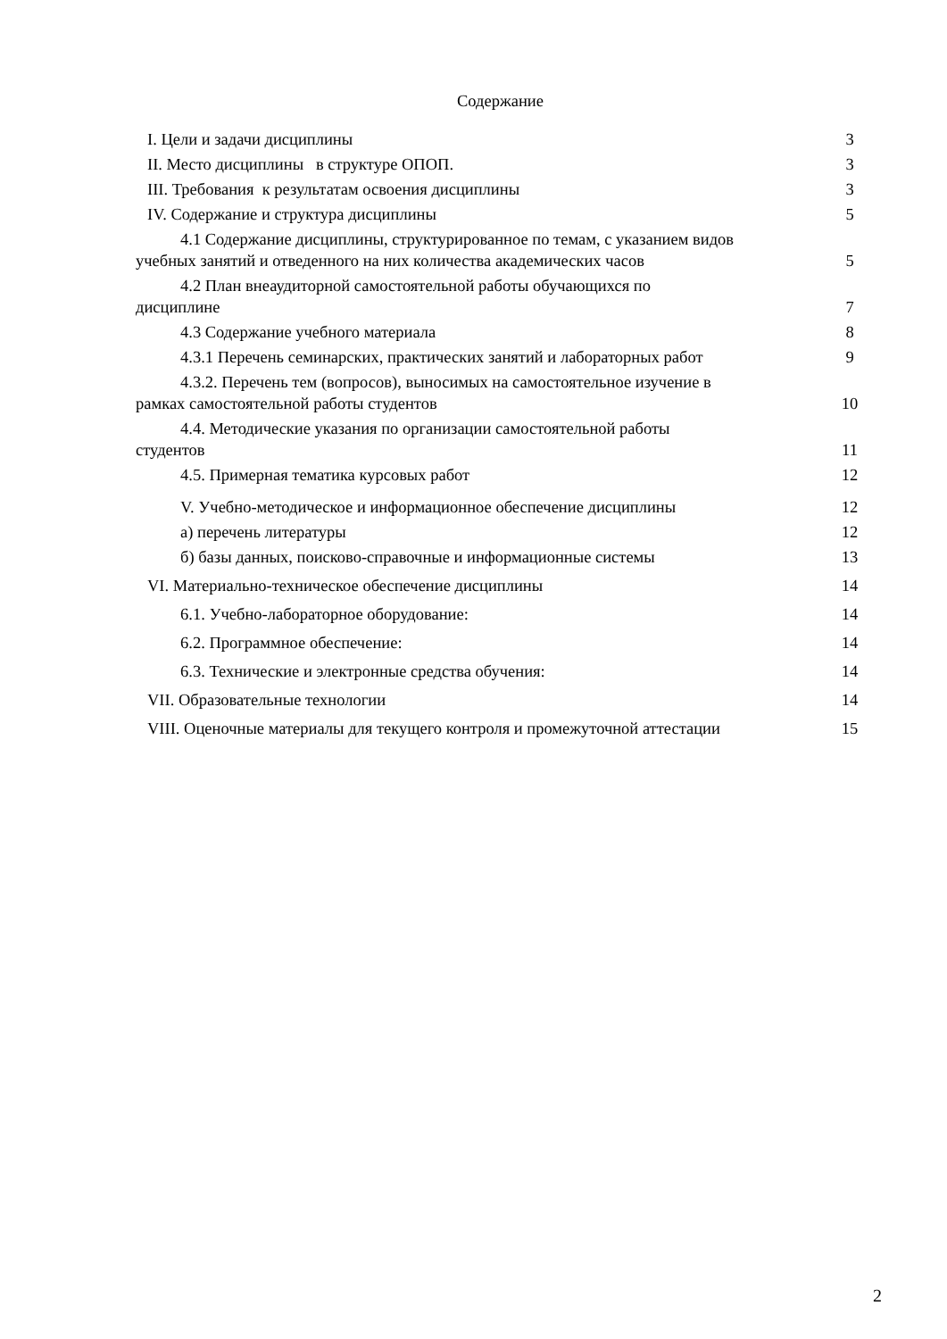Содержание
| I. Цели и задачи дисциплины | 3 |
| II. Место дисциплины в структуре ОПОП. | 3 |
| III. Требования к результатам освоения дисциплины | 3 |
| IV. Содержание и структура дисциплины | 5 |
| 4.1 Содержание дисциплины, структурированное по темам, с указанием видов учебных занятий и отведенного на них количества академических часов | 5 |
| 4.2 План внеаудиторной самостоятельной работы обучающихся по дисциплине | 7 |
| 4.3 Содержание учебного материала | 8 |
| 4.3.1 Перечень семинарских, практических занятий и лабораторных работ | 9 |
| 4.3.2. Перечень тем (вопросов), выносимых на самостоятельное изучение в рамках самостоятельной работы студентов | 10 |
| 4.4. Методические указания по организации самостоятельной работы студентов | 11 |
| 4.5. Примерная тематика курсовых работ | 12 |
| V. Учебно-методическое и информационное обеспечение дисциплины | 12 |
| а) перечень литературы | 12 |
| б) базы данных, поисково-справочные и информационные системы | 13 |
| VI. Материально-техническое обеспечение дисциплины | 14 |
| 6.1. Учебно-лабораторное оборудование: | 14 |
| 6.2. Программное обеспечение: | 14 |
| 6.3. Технические и электронные средства обучения: | 14 |
| VII. Образовательные технологии | 14 |
| VIII. Оценочные материалы для текущего контроля и промежуточной аттестации | 15 |
2